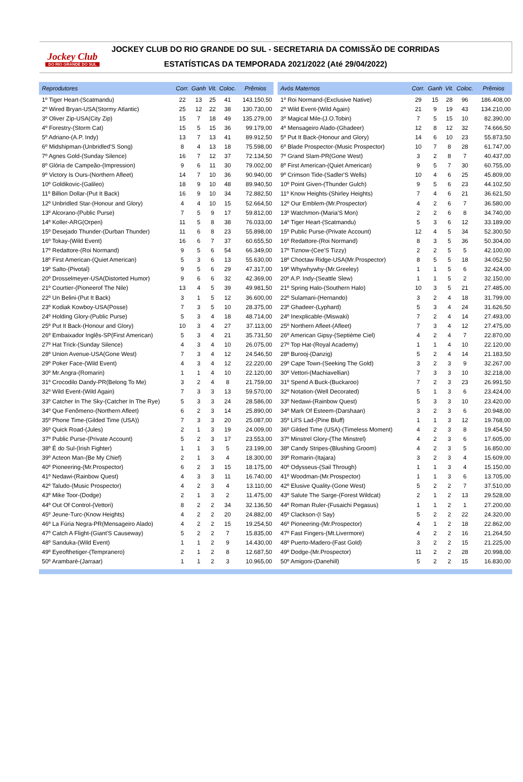Jockey Club
DO RIO GRANDE DO SUL
JOCKEY CLUB DO RIO GRANDE DO SUL - SECRETARIA DA COMISSÃO DE CORRIDAS
ESTATÍSTICAS DA TEMPORADA 2021/2022 (Até 29/04/2022)
| Reprodutores | Corr. | Ganh | Vit. | Coloc. | Prêmios |
| --- | --- | --- | --- | --- | --- |
| 1º Tiger Heart-(Scatmandu) | 22 | 13 | 25 | 41 | 143.150,50 |
| 2º Wired Bryan-USA(Stormy Atlantic) | 25 | 12 | 22 | 38 | 130.730,00 |
| 3º Oliver Zip-USA(City Zip) | 15 | 7 | 18 | 49 | 135.279,00 |
| 4º Forestry-(Storm Cat) | 15 | 5 | 15 | 36 | 99.179,00 |
| 5º Adriano-(A.P. Indy) | 13 | 7 | 13 | 41 | 89.912,50 |
| 6º Midshipman-(Unbridled'S Song) | 8 | 4 | 13 | 18 | 75.598,00 |
| 7º Agnes Gold-(Sunday Silence) | 16 | 7 | 12 | 37 | 72.134,50 |
| 8º Glória de Campeão-(Impression) | 9 | 6 | 11 | 30 | 79.002,00 |
| 9º Victory Is Ours-(Northern Afleet) | 14 | 7 | 10 | 36 | 90.940,00 |
| 10º Goldikovic-(Galileo) | 18 | 9 | 10 | 48 | 89.940,50 |
| 11º Billion Dollar-(Put It Back) | 16 | 9 | 10 | 34 | 72.882,50 |
| 12º Unbridled Star-(Honour and Glory) | 4 | 4 | 10 | 15 | 52.664,50 |
| 13º Alcorano-(Public Purse) | 7 | 5 | 9 | 17 | 59.812,00 |
| 14º Koller-ARG(Orpen) | 11 | 5 | 8 | 38 | 76.033,00 |
| 15º Desejado Thunder-(Durban Thunder) | 11 | 6 | 8 | 23 | 55.898,00 |
| 16º Tokay-(Wild Event) | 16 | 6 | 7 | 37 | 60.655,50 |
| 17º Redattore-(Roi Normand) | 9 | 5 | 6 | 54 | 66.349,00 |
| 18º First American-(Quiet American) | 5 | 3 | 6 | 13 | 55.630,00 |
| 19º Salto-(Pivotal) | 9 | 5 | 6 | 29 | 47.317,00 |
| 20º Drosselmeyer-USA(Distorted Humor) | 9 | 6 | 6 | 32 | 42.369,00 |
| 21º Courtier-(Pioneerof The Nile) | 13 | 4 | 5 | 39 | 49.981,50 |
| 22º Un Belini-(Put It Back) | 3 | 1 | 5 | 12 | 36.600,00 |
| 23º Kodiak Kowboy-USA(Posse) | 7 | 3 | 5 | 10 | 28.375,00 |
| 24º Holding Glory-(Public Purse) | 5 | 3 | 4 | 18 | 48.714,00 |
| 25º Put It Back-(Honour and Glory) | 10 | 3 | 4 | 27 | 37.113,00 |
| 26º Embaixador Inglês-SP(First American) | 5 | 3 | 4 | 21 | 35.731,50 |
| 27º Hat Trick-(Sunday Silence) | 4 | 3 | 4 | 10 | 26.075,00 |
| 28º Union Avenue-USA(Gone West) | 7 | 3 | 4 | 12 | 24.546,50 |
| 29º Poker Face-(Wild Event) | 4 | 3 | 4 | 12 | 22.220,00 |
| 30º Mr.Angra-(Romarin) | 1 | 1 | 4 | 10 | 22.120,00 |
| 31º Crocodilo Dandy-PR(Belong To Me) | 3 | 2 | 4 | 8 | 21.759,00 |
| 32º Wild Event-(Wild Again) | 7 | 3 | 3 | 13 | 59.570,00 |
| 33º Catcher In The Sky-(Catcher In The Rye) | 5 | 3 | 3 | 24 | 28.586,00 |
| 34º Que Fenômeno-(Northern Afleet) | 6 | 2 | 3 | 14 | 25.890,00 |
| 35º Phone Time-(Gilded Time (USA)) | 7 | 3 | 3 | 20 | 25.087,00 |
| 36º Quick Road-(Jules) | 2 | 1 | 3 | 19 | 24.009,00 |
| 37º Public Purse-(Private Account) | 5 | 2 | 3 | 17 | 23.553,00 |
| 38º É do Sul-(Irish Fighter) | 1 | 1 | 3 | 5 | 23.199,00 |
| 39º Acteon Man-(Be My Chief) | 2 | 1 | 3 | 4 | 18.300,00 |
| 40º Pioneering-(Mr.Prospector) | 6 | 2 | 3 | 15 | 18.175,00 |
| 41º Nedawi-(Rainbow Quest) | 4 | 3 | 3 | 11 | 16.740,00 |
| 42º Taludo-(Music Prospector) | 4 | 2 | 3 | 4 | 13.110,00 |
| 43º Mike Toor-(Dodge) | 2 | 1 | 3 | 2 | 11.475,00 |
| 44º Out Of Control-(Vettori) | 8 | 2 | 2 | 34 | 32.136,50 |
| 45º Jeune-Turc-(Know Heights) | 4 | 2 | 2 | 20 | 24.882,00 |
| 46º La Fúria Negra-PR(Mensageiro Alado) | 4 | 2 | 2 | 15 | 19.254,50 |
| 47º Catch A Flight-(Giant'S Causeway) | 5 | 2 | 2 | 7 | 15.835,00 |
| 48º Sanduka-(Wild Event) | 1 | 1 | 2 | 9 | 14.430,00 |
| 49º Eyeofthetiger-(Tempranero) | 2 | 1 | 2 | 8 | 12.687,50 |
| 50º Arambaré-(Jarraar) | 1 | 1 | 2 | 3 | 10.965,00 |
| Avós Maternos | Corr. | Ganh | Vit. | Coloc. | Prêmios |
| --- | --- | --- | --- | --- | --- |
| 1º Roi Normand-(Exclusive Native) | 29 | 15 | 28 | 96 | 186.408,00 |
| 2º Wild Event-(Wild Again) | 21 | 9 | 19 | 43 | 134.210,00 |
| 3º Magical Mile-(J.O.Tobin) | 7 | 5 | 15 | 10 | 82.390,00 |
| 4º Mensageiro Alado-(Ghadeer) | 12 | 8 | 12 | 32 | 74.666,50 |
| 5º Put It Back-(Honour and Glory) | 14 | 6 | 10 | 23 | 55.873,50 |
| 6º Blade Prospector-(Music Prospector) | 10 | 7 | 8 | 28 | 61.747,00 |
| 7º Grand Slam-PR(Gone West) | 3 | 2 | 8 | 7 | 40.437,00 |
| 8º First American-(Quiet American) | 9 | 5 | 7 | 30 | 60.755,00 |
| 9º Crimson Tide-(Sadler'S Wells) | 10 | 4 | 6 | 25 | 45.809,00 |
| 10º Point Given-(Thunder Gulch) | 9 | 5 | 6 | 23 | 44.102,50 |
| 11º Know Heights-(Shirley Heights) | 7 | 4 | 6 | 21 | 36.621,50 |
| 12º Our Emblem-(Mr.Prospector) | 4 | 2 | 6 | 7 | 36.580,00 |
| 13º Watchmon-(Maria'S Mon) | 2 | 2 | 6 | 8 | 34.740,00 |
| 14º Tiger Heart-(Scatmandu) | 5 | 3 | 6 | 12 | 33.189,00 |
| 15º Public Purse-(Private Account) | 12 | 4 | 5 | 34 | 52.300,50 |
| 16º Redattore-(Roi Normand) | 8 | 3 | 5 | 36 | 50.304,00 |
| 17º Tiznow-(Cee'S Tizzy) | 2 | 2 | 5 | 5 | 42.100,00 |
| 18º Choctaw Ridge-USA(Mr.Prospector) | 8 | 5 | 5 | 18 | 34.052,50 |
| 19º Whywhywhy-(Mr.Greeley) | 1 | 1 | 5 | 6 | 32.424,00 |
| 20º A.P. Indy-(Seattle Slew) | 1 | 1 | 5 | 2 | 32.150,00 |
| 21º Spring Halo-(Southern Halo) | 10 | 3 | 5 | 21 | 27.485,00 |
| 22º Sulamani-(Hernando) | 3 | 2 | 4 | 18 | 31.799,00 |
| 23º Ghadeer-(Lyphard) | 5 | 3 | 4 | 24 | 31.626,50 |
| 24º Inexplicable-(Miswaki) | 7 | 2 | 4 | 14 | 27.493,00 |
| 25º Northern Afleet-(Afleet) | 7 | 3 | 4 | 12 | 27.475,00 |
| 26º American Gipsy-(Septième Ciel) | 4 | 2 | 4 | 7 | 22.870,00 |
| 27º Top Hat-(Royal Academy) | 1 | 1 | 4 | 10 | 22.120,00 |
| 28º Burooj-(Danzig) | 5 | 2 | 4 | 14 | 21.183,50 |
| 29º Cape Town-(Seeking The Gold) | 3 | 2 | 3 | 9 | 32.267,00 |
| 30º Vettori-(Machiavellian) | 7 | 3 | 3 | 10 | 32.218,00 |
| 31º Spend A Buck-(Buckaroo) | 7 | 2 | 3 | 23 | 26.991,50 |
| 32º Notation-(Well Decorated) | 5 | 1 | 3 | 6 | 23.424,00 |
| 33º Nedawi-(Rainbow Quest) | 5 | 3 | 3 | 10 | 23.420,00 |
| 34º Mark Of Esteem-(Darshaan) | 3 | 2 | 3 | 6 | 20.948,00 |
| 35º Lil'S Lad-(Pine Bluff) | 1 | 1 | 3 | 12 | 19.768,00 |
| 36º Gilded Time (USA)-(Timeless Moment) | 4 | 2 | 3 | 8 | 19.454,50 |
| 37º Minstrel Glory-(The Minstrel) | 4 | 2 | 3 | 6 | 17.605,00 |
| 38º Candy Stripes-(Blushing Groom) | 4 | 2 | 3 | 5 | 16.850,00 |
| 39º Romarin-(Itajara) | 3 | 2 | 3 | 4 | 15.609,00 |
| 40º Odysseus-(Sail Through) | 1 | 1 | 3 | 4 | 15.150,00 |
| 41º Woodman-(Mr.Prospector) | 1 | 1 | 3 | 6 | 13.705,00 |
| 42º Elusive Quality-(Gone West) | 5 | 2 | 2 | 7 | 37.510,00 |
| 43º Salute The Sarge-(Forest Wildcat) | 2 | 1 | 2 | 13 | 29.528,00 |
| 44º Roman Ruler-(Fusaichi Pegasus) | 1 | 1 | 2 | 1 | 27.200,00 |
| 45º Clackson-(I Say) | 5 | 2 | 2 | 22 | 24.320,00 |
| 46º Pioneering-(Mr.Prospector) | 4 | 1 | 2 | 18 | 22.862,00 |
| 47º Fast Fingers-(Mt.Livermore) | 4 | 2 | 2 | 16 | 21.264,50 |
| 48º Puerto-Madero-(Fast Gold) | 3 | 2 | 2 | 15 | 21.225,00 |
| 49º Dodge-(Mr.Prospector) | 11 | 2 | 2 | 28 | 20.998,00 |
| 50º Amigoni-(Danehill) | 5 | 2 | 2 | 15 | 16.830,00 |